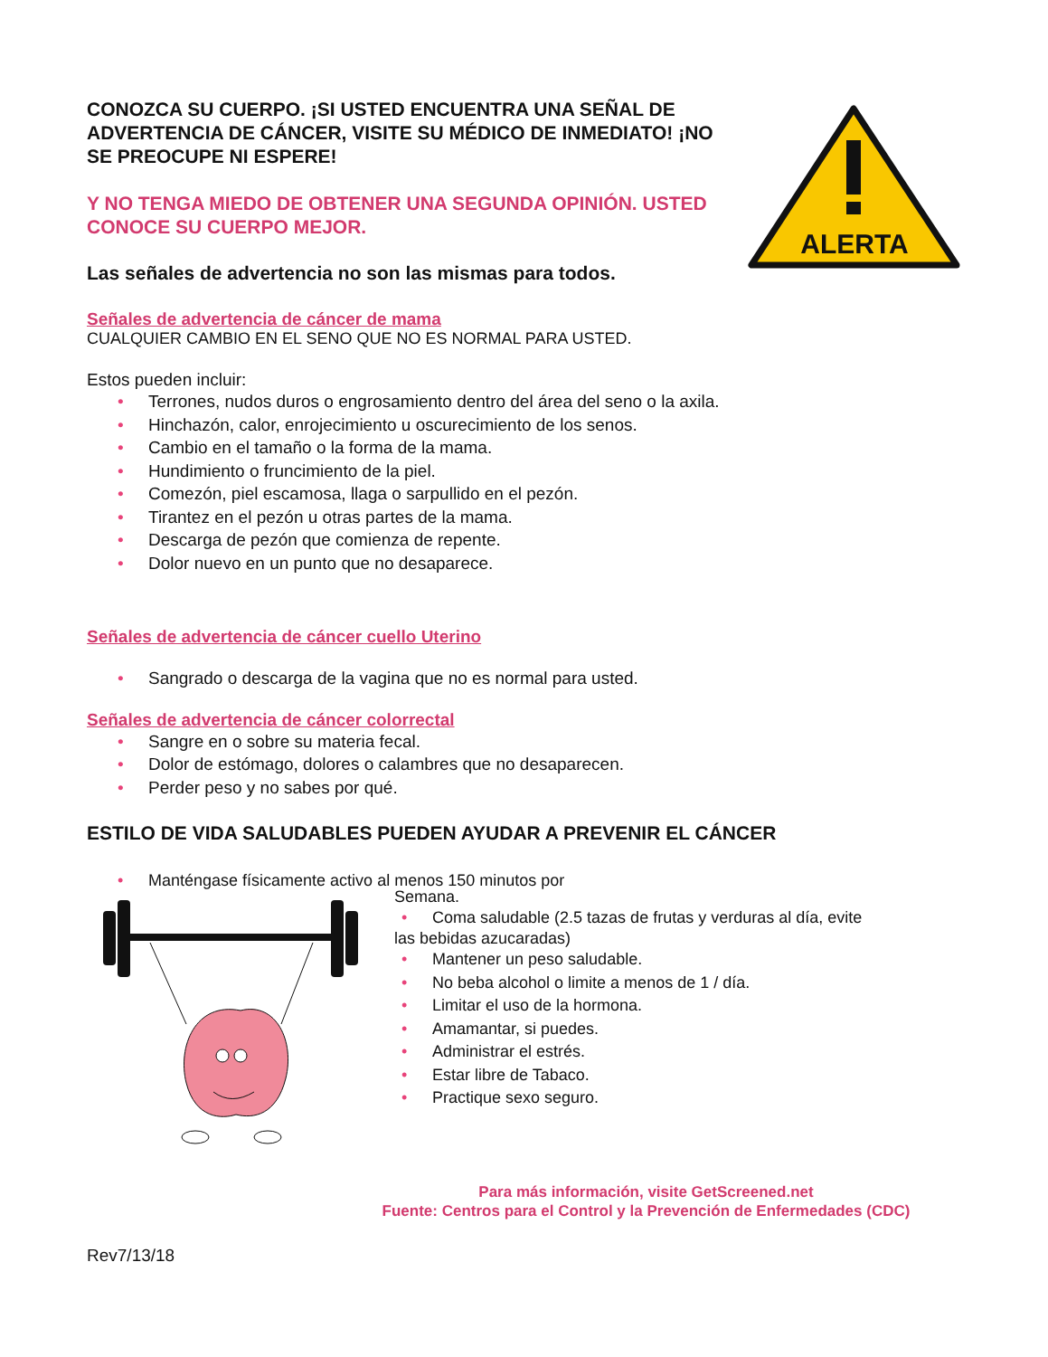ALERTA
CONOZCA SU CUERPO. ¡SI USTED ENCUENTRA UNA SEÑAL DE ADVERTENCIA DE CÁNCER, VISITE SU MÉDICO DE INMEDIATO! ¡NO SE PREOCUPE NI ESPERE!
Y NO TENGA MIEDO DE OBTENER UNA SEGUNDA OPINIÓN. USTED CONOCE SU CUERPO MEJOR.
Las señales de advertencia no son las mismas para todos.
Señales de advertencia de cáncer de mama
CUALQUIER CAMBIO EN EL SENO QUE NO ES NORMAL PARA USTED.
Estos pueden incluir:
• Terrones, nudos duros o engrosamiento dentro del área del seno o la axila.
• Hinchazón, calor, enrojecimiento u oscurecimiento de los senos.
• Cambio en el tamaño o la forma de la mama.
• Hundimiento o fruncimiento de la piel.
• Comezón, piel escamosa, llaga o sarpullido en el pezón.
• Tirantez en el pezón u otras partes de la mama.
• Descarga de pezón que comienza de repente.
• Dolor nuevo en un punto que no desaparece.
Señales de advertencia de cáncer cuello Uterino
• Sangrado o descarga de la vagina que no es normal para usted.
Señales de advertencia de cáncer colorrectal
• Sangre en o sobre su materia fecal.
• Dolor de estómago, dolores o calambres que no desaparecen.
• Perder peso y no sabes por qué.
ESTILO DE VIDA SALUDABLES PUEDEN AYUDAR A PREVENIR EL CÁNCER
• Manténgase físicamente activo al menos 150 minutos por
Semana.
• Coma saludable (2.5 tazas de frutas y verduras al día, evite
las bebidas azucaradas)
• Mantener un peso saludable.
• No beba alcohol o limite a menos de 1 / día.
• Limitar el uso de la hormona.
• Amamantar, si puedes.
• Administrar el estrés.
• Estar libre de Tabaco.
• Practique sexo seguro.
Para más información, visite GetScreened.net
Fuente: Centros para el Control y la Prevención de Enfermedades (CDC)
Rev7/13/18